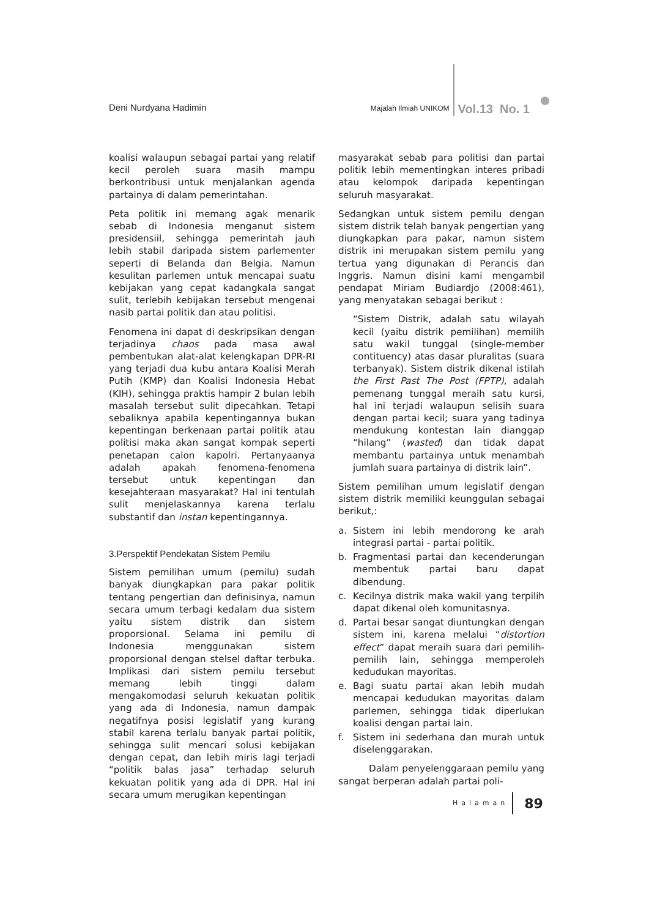Deni Nurdyana Hadimin
Majalah Ilmiah UNIKOM
Vol.13 No. 1
koalisi walaupun sebagai partai yang relatif kecil peroleh suara masih mampu berkontribusi untuk menjalankan agenda partainya di dalam pemerintahan.
Peta politik ini memang agak menarik sebab di Indonesia menganut sistem presidensiil, sehingga pemerintah jauh lebih stabil daripada sistem parlementer seperti di Belanda dan Belgia. Namun kesulitan parlemen untuk mencapai suatu kebijakan yang cepat kadangkala sangat sulit, terlebih kebijakan tersebut mengenai nasib partai politik dan atau politisi.
Fenomena ini dapat di deskripsikan dengan terjadinya chaos pada masa awal pembentukan alat-alat kelengkapan DPR-RI yang terjadi dua kubu antara Koalisi Merah Putih (KMP) dan Koalisi Indonesia Hebat (KIH), sehingga praktis hampir 2 bulan lebih masalah tersebut sulit dipecahkan. Tetapi sebaliknya apabila kepentingannya bukan kepentingan berkenaan partai politik atau politisi maka akan sangat kompak seperti penetapan calon kapolri. Pertanyaanya adalah apakah fenomena-fenomena tersebut untuk kepentingan dan kesejahteraan masyarakat? Hal ini tentulah sulit menjelaskannya karena terlalu substantif dan instan kepentingannya.
3.Perspektif Pendekatan Sistem Pemilu
Sistem pemilihan umum (pemilu) sudah banyak diungkapkan para pakar politik tentang pengertian dan definisinya, namun secara umum terbagi kedalam dua sistem yaitu sistem distrik dan sistem proporsional. Selama ini pemilu di Indonesia menggunakan sistem proporsional dengan stelsel daftar terbuka. Implikasi dari sistem pemilu tersebut memang lebih tinggi dalam mengakomodasi seluruh kekuatan politik yang ada di Indonesia, namun dampak negatifnya posisi legislatif yang kurang stabil karena terlalu banyak partai politik, sehingga sulit mencari solusi kebijakan dengan cepat, dan lebih miris lagi terjadi “politik balas jasa” terhadap seluruh kekuatan politik yang ada di DPR. Hal ini secara umum merugikan kepentingan
masyarakat sebab para politisi dan partai politik lebih mementingkan interes pribadi atau kelompok daripada kepentingan seluruh masyarakat.
Sedangkan untuk sistem pemilu dengan sistem distrik telah banyak pengertian yang diungkapkan para pakar, namun sistem distrik ini merupakan sistem pemilu yang tertua yang digunakan di Perancis dan Inggris. Namun disini kami mengambil pendapat Miriam Budiardjo (2008:461), yang menyatakan sebagai berikut :
“Sistem Distrik, adalah satu wilayah kecil (yaitu distrik pemilihan) memilih satu wakil tunggal (single-member contituency) atas dasar pluralitas (suara terbanyak). Sistem distrik dikenal istilah the First Past The Post (FPTP), adalah pemenang tunggal meraih satu kursi, hal ini terjadi walaupun selisih suara dengan partai kecil; suara yang tadinya mendukung kontestan lain dianggap “hilang” (wasted) dan tidak dapat membantu partainya untuk menambah jumlah suara partainya di distrik lain”.
Sistem pemilihan umum legislatif dengan sistem distrik memiliki keunggulan sebagai berikut,:
a. Sistem ini lebih mendorong ke arah integrasi partai - partai politik.
b. Fragmentasi partai dan kecenderungan membentuk partai baru dapat dibendung.
c. Kecilnya distrik maka wakil yang terpilih dapat dikenal oleh komunitasnya.
d. Partai besar sangat diuntungkan dengan sistem ini, karena melalui “distortion effect” dapat meraih suara dari pemilih-pemilih lain, sehingga memperoleh kedudukan mayoritas.
e. Bagi suatu partai akan lebih mudah mencapai kedudukan mayoritas dalam parlemen, sehingga tidak diperlukan koalisi dengan partai lain.
f. Sistem ini sederhana dan murah untuk diselenggarakan.
Dalam penyelenggaraan pemilu yang sangat berperan adalah partai poli-
Halaman
89